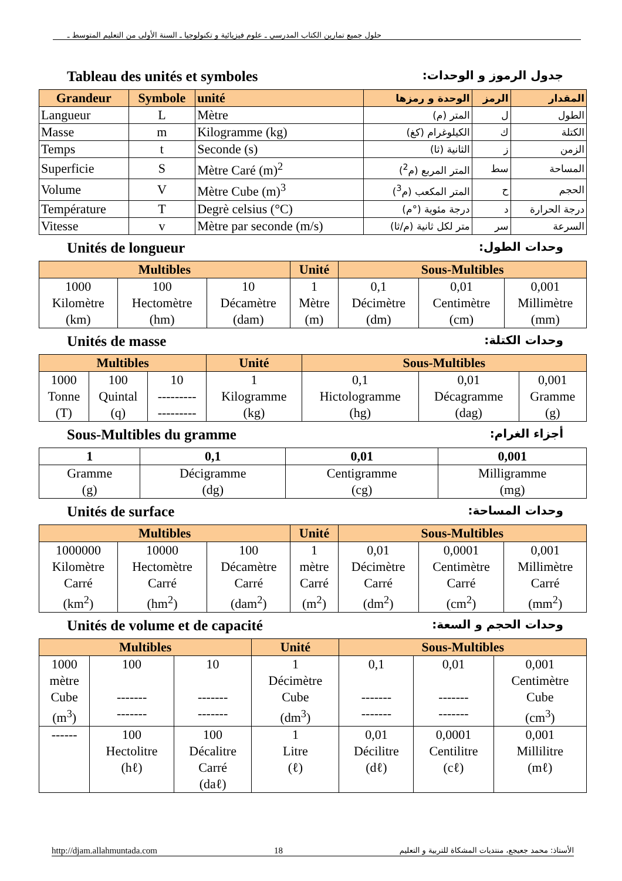حلول جميع تمارين الكتاب المدرسي ـ علوم فيزيائية و تكنولوجيا ـ السنة الأولى من التعليم المتوسط ـ
Tableau des unités et symboles جدول الرموز و الوحدات:
| Grandeur | Symbole | unité | الوحدة و رمزها | الرمز | المقدار |
| --- | --- | --- | --- | --- | --- |
| Langueur | L | Mètre | المتر (م) | ل | الطول |
| Masse | m | Kilogramme (kg) | الكيلوغرام (كغ) | ك | الكتلة |
| Temps | t | Seconde (s) | الثانية (ثا) | ز | الزمن |
| Superficie | S | Mètre Caré (m)<sup>2</sup> | المتر المربع (م<sup>2</sup>) | سط | المساحة |
| Volume | V | Mètre Cube (m)<sup>3</sup> | المتر المكعب (م<sup>3</sup>) | ح | الحجم |
| Température | T | Degrè celsius (°C) | درجة مئوية (°م) | د | درجة الحرارة |
| Vitesse | v | Mètre par seconde (m/s) | متر لكل ثانية (م/ثا) | سر | السرعة |
Unités de longueur وحدات الطول:
| Multibles | | | Unité | Sous-Multibles | | |
| --- | --- | --- | --- | --- | --- | --- |
| 1000 Kilomètre (km) | 100 Hectomètre (hm) | 10 Décamètre (dam) | 1 Mètre (m) | 0,1 Décimètre (dm) | 0,01 Centimètre (cm) | 0,001 Millimètre (mm) |
Unités de masse وحدات الكتلة:
| Multibles | | | Unité | Sous-Multibles | | |
| --- | --- | --- | --- | --- | --- | --- |
| 1000 Tonne (T) | 100 Quintal (q) | 10 --------- --------- | 1 Kilogramme (kg) | 0,1 Hictologramme (hg) | 0,01 Décagramme (dag) | 0,001 Gramme (g) |
Sous-Multibles du gramme أجزاء الغرام:
| 1 | 0,1 | 0,01 | 0,001 |
| Gramme (g) | Décigramme (dg) | Centigramme (cg) | Milligramme (mg) |
Unités de surface وحدات المساحة:
| Multibles | | | Unité | Sous-Multibles | | |
| --- | --- | --- | --- | --- | --- | --- |
| 1000000 Kilomètre Carré (km<sup>2</sup>) | 10000 Hectomètre Carré (hm<sup>2</sup>) | 100 Décamètre Carré (dam<sup>2</sup>) | 1 mètre Carré (m<sup>2</sup>) | 0,01 Décimètre Carré (dm<sup>2</sup>) | 0,0001 Centimètre Carré (cm<sup>2</sup>) | 0,001 Millimètre Carré (mm<sup>2</sup>) |
Unités de volume et de capacité وحدات الحجم و السعة:
| Multibles | | | Unité | Sous-Multibles | | |
| --- | --- | --- | --- | --- | --- | --- |
| 1000 mètre Cube (m<sup>3</sup>) | 100 ------- ------- | 10 ------- ------- | 1 Décimètre Cube (dm<sup>3</sup>) | 0,1 ------- ------- | 0,01 ------- ------- | 0,001 Centimètre Cube (cm<sup>3</sup>) |
| ------ | 100 Hectolitre (hℓ) | 100 Décalitre Carré (daℓ) | 1 Litre (ℓ) | 0,01 Décilitre (dℓ) | 0,0001 Centilitre (cℓ) | 0,001 Millilitre (mℓ) |
http://djam.allahmuntada.com 18 الأستاذ: محمد جعيجع، منتديات المشكاة للتربية و التعليم